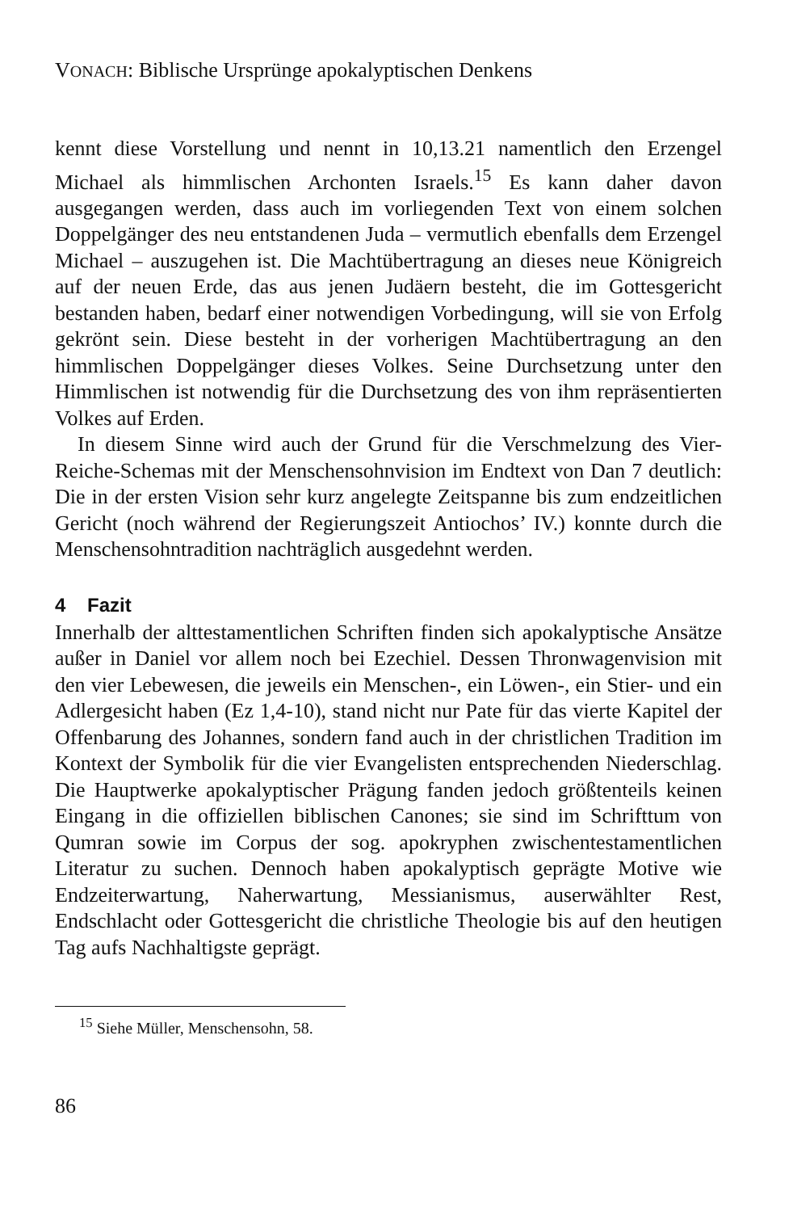VONACH: Biblische Ursprünge apokalyptischen Denkens
kennt diese Vorstellung und nennt in 10,13.21 namentlich den Erzengel Michael als himmlischen Archonten Israels.<sup>15</sup> Es kann daher davon ausgegangen werden, dass auch im vorliegenden Text von einem solchen Doppelgänger des neu entstandenen Juda – vermutlich ebenfalls dem Erzengel Michael – auszugehen ist. Die Machtübertragung an dieses neue Königreich auf der neuen Erde, das aus jenen Judäern besteht, die im Gottesgericht bestanden haben, bedarf einer notwendigen Vorbedingung, will sie von Erfolg gekrönt sein. Diese besteht in der vorherigen Machtübertragung an den himmlischen Doppelgänger dieses Volkes. Seine Durchsetzung unter den Himmlischen ist notwendig für die Durchsetzung des von ihm repräsentierten Volkes auf Erden.
In diesem Sinne wird auch der Grund für die Verschmelzung des Vier-Reiche-Schemas mit der Menschensohnvision im Endtext von Dan 7 deutlich: Die in der ersten Vision sehr kurz angelegte Zeitspanne bis zum endzeitlichen Gericht (noch während der Regierungszeit Antiochos’ IV.) konnte durch die Menschensohntradition nachträglich ausgedehnt werden.
4 Fazit
Innerhalb der alttestamentlichen Schriften finden sich apokalyptische Ansätze außer in Daniel vor allem noch bei Ezechiel. Dessen Thronwagenvision mit den vier Lebewesen, die jeweils ein Menschen-, ein Löwen-, ein Stier- und ein Adlergesicht haben (Ez 1,4-10), stand nicht nur Pate für das vierte Kapitel der Offenbarung des Johannes, sondern fand auch in der christlichen Tradition im Kontext der Symbolik für die vier Evangelisten entsprechenden Niederschlag. Die Hauptwerke apokalyptischer Prägung fanden jedoch größtenteils keinen Eingang in die offiziellen biblischen Canones; sie sind im Schrifttum von Qumran sowie im Corpus der sog. apokryphen zwischentestamentlichen Literatur zu suchen. Dennoch haben apokalyptisch geprägte Motive wie Endzeiterwartung, Naherwartung, Messianismus, auserwählter Rest, Endschlacht oder Gottesgericht die christliche Theologie bis auf den heutigen Tag aufs Nachhaltigste geprägt.
<sup>15</sup> Siehe Müller, Menschensohn, 58.
86